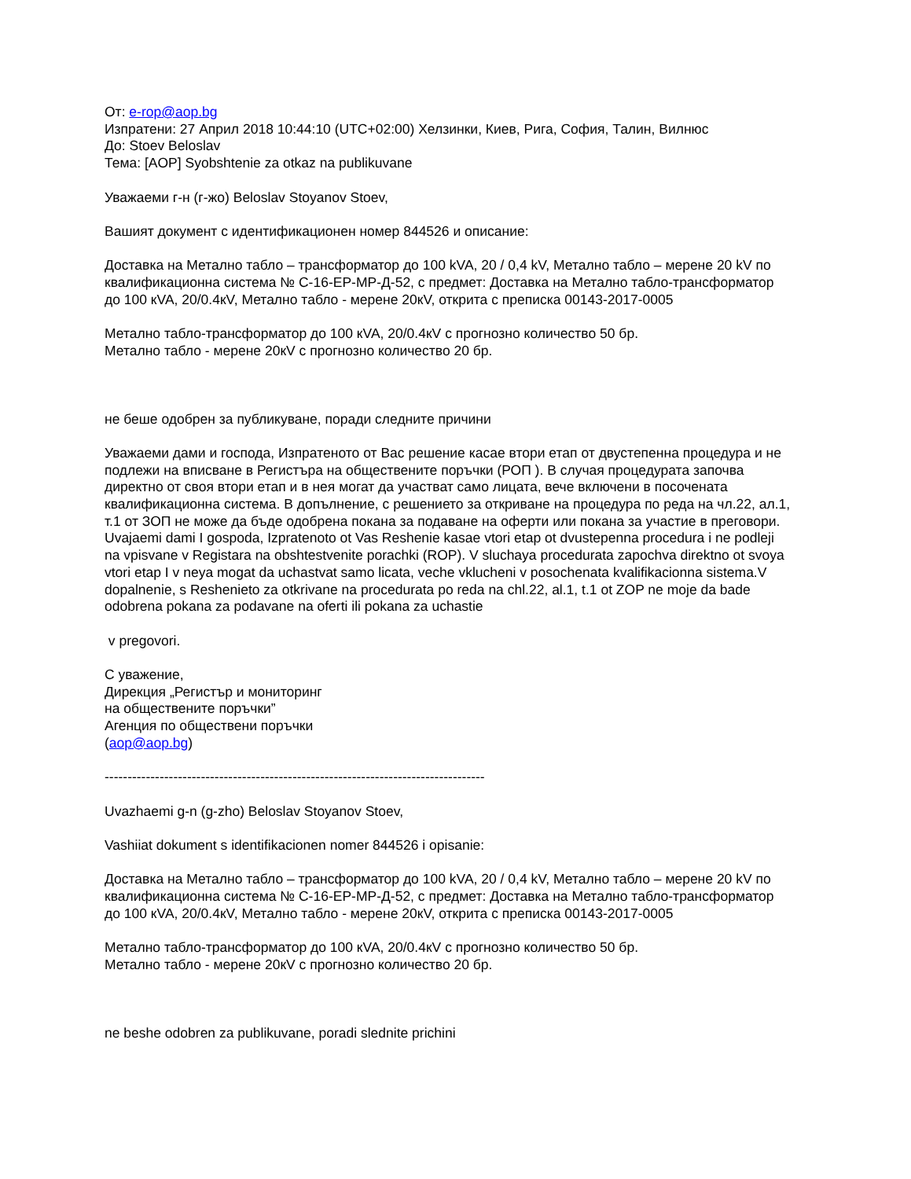От: e-rop@aop.bg
Изпратени: 27 Април 2018 10:44:10 (UTC+02:00) Хелзинки, Киев, Рига, София, Талин, Вилнюс
До: Stoev Beloslav
Тема: [AOP] Syobshtenie za otkaz na publikuvane
Уважаеми г-н (г-жо) Beloslav Stoyanov Stoev,
Вашият документ с идентификационен номер 844526 и описание:
Доставка на Метално табло – трансформатор до 100 kVA, 20 / 0,4 kV, Метално табло – мерене 20 kV по квалификационна система № С-16-ЕР-МР-Д-52, с предмет: Доставка на Метално табло-трансформатор до 100 кVA, 20/0.4кV, Метално табло - мерене 20кV, открита с преписка 00143-2017-0005
Метално табло-трансформатор до 100 кVA, 20/0.4кV с прогнозно количество 50 бр.
Метално табло - мерене 20кV с прогнозно количество 20 бр.
не беше одобрен за публикуване, поради следните причини
Уважаеми дами и господа, Изпратеното от Вас решение касае втори етап от двустепенна процедура и не подлежи на вписване в Регистъра на обществените поръчки (РОП ). В случая процедурата започва директно от своя втори етап и в нея могат да участват само лицата, вече включени в посочената квалификационна система. В допълнение, с решението за откриване на процедура по реда на чл.22, ал.1, т.1 от ЗОП не може да бъде одобрена покана за подаване на оферти или покана за участие в преговори. Uvajaemi dami I gospoda, Izpratenoto ot Vas Reshenie kasae vtori etap ot dvustepenna procedura i ne podleji na vpisvane v Registara na obshtestvenite porachki (ROP). V sluchaya procedurata zapochva direktno ot svoya vtori etap I v neya mogat da uchastvat samo licata, veche vklucheni v posochenata kvalifikacionna sistema.V dopalnenie, s Reshenieto za otkrivane na procedurata po reda na chl.22, al.1, t.1 ot ZOP ne moje da bade odobrena pokana za podavane na oferti ili pokana za uchastie
v pregovori.
С уважение,
Дирекция „Регистър и мониторинг
на обществените поръчки”
Агенция по обществени поръчки
(aop@aop.bg)
-----------------------------------------------------------------------------------
Uvazhaemi g-n (g-zho) Beloslav Stoyanov Stoev,
Vashiiat dokument s identifikacionen nomer 844526 i opisanie:
Доставка на Метално табло – трансформатор до 100 kVA, 20 / 0,4 kV, Метално табло – мерене 20 kV по квалификационна система № С-16-ЕР-МР-Д-52, с предмет: Доставка на Метално табло-трансформатор до 100 кVA, 20/0.4кV, Метално табло - мерене 20кV, открита с преписка 00143-2017-0005
Метално табло-трансформатор до 100 кVA, 20/0.4кV с прогнозно количество 50 бр.
Метално табло - мерене 20кV с прогнозно количество 20 бр.
ne beshe odobren za publikuvane, poradi slednite prichini